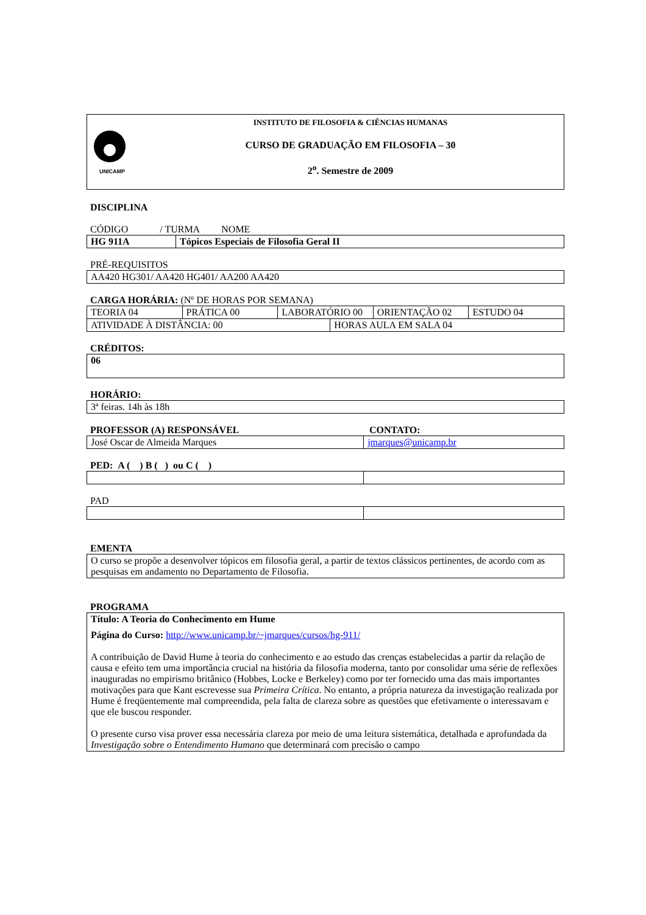| UNICAMP | INSTITUTO DE FILOSOFIA & CIÊNCIAS HUMANAS CURSO DE GRADUAÇÃO EM FILOSOFIA – 30 2<sup>o</sup>. Semestre de 2009 |
DISCIPLINA
CÓDIGO / TURMA NOME
| HG 911A | Tópicos Especiais de Filosofia Geral II |
PRÉ-REQUISITOS
| AA420 HG301/ AA420 HG401/ AA200 AA420 |
CARGA HORÁRIA: (Nº DE HORAS POR SEMANA)
| TEORIA 04 | PRÁTICA 00 | LABORATÓRIO 00 | ORIENTAÇÃO 02 | ESTUDO 04 |
| ATIVIDADE À DISTÂNCIA: 00 | HORAS AULA EM SALA 04 |
CRÉDITOS:
| 06 |
HORÁRIO:
| 3ª feiras. 14h às 18h |
PROFESSOR (A) RESPONSÁVEL CONTATO:
| José Oscar de Almeida Marques | jmarques@unicamp.br |
PED: A ( ) B ( ) ou C ( )
PAD
EMENTA
| O curso se propõe a desenvolver tópicos em filosofia geral, a partir de textos clássicos pertinentes, de acordo com as pesquisas em andamento no Departamento de Filosofia. |
PROGRAMA
| Título: A Teoria do Conhecimento em Hume Página do Curso: http://www.unicamp.br/~jmarques/cursos/hg-911/ A contribuição de David Hume à teoria do conhecimento e ao estudo das crenças estabelecidas a partir da relação de causa e efeito tem uma importância crucial na história da filosofia moderna, tanto por consolidar uma série de reflexões inauguradas no empirismo britânico (Hobbes, Locke e Berkeley) como por ter fornecido uma das mais importantes motivações para que Kant escrevesse sua Primeira Crítica . No entanto, a própria natureza da investigação realizada por Hume é freqüentemente mal compreendida, pela falta de clareza sobre as questões que efetivamente o interessavam e que ele buscou responder. O presente curso visa prover essa necessária clareza por meio de uma leitura sistemática, detalhada e aprofundada da Investigação sobre o Entendimento Humano que determinará com precisão o campo |